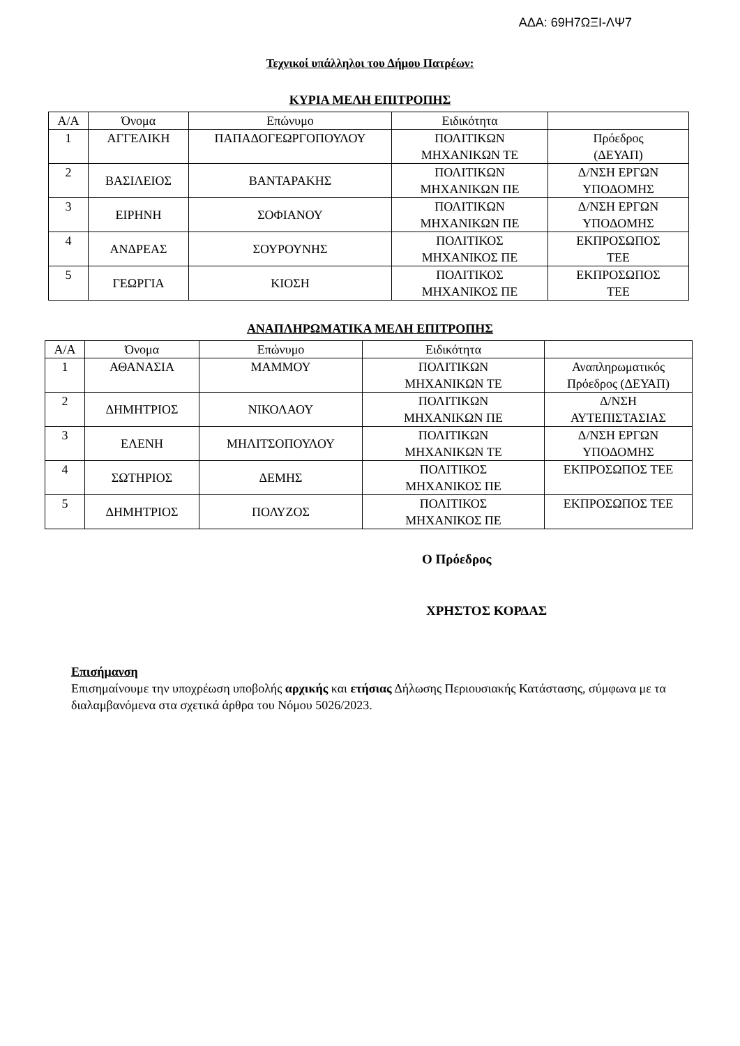ΑΔΑ: 69Η7ΩΞΙ-ΛΨ7
Τεχνικοί υπάλληλοι του Δήμου Πατρέων:
ΚΥΡΙΑ ΜΕΛΗ ΕΠΙΤΡΟΠΗΣ
| Α/Α | Όνομα | Επώνυμο | Ειδικότητα | |
| 1 | ΑΓΓΕΛΙΚΗ | ΠΑΠΑΔΟΓΕΩΡΓΟΠΟΥΛΟΥ | ΠΟΛΙΤΙΚΩΝ ΜΗΧΑΝΙΚΩΝ ΤΕ | Πρόεδρος (ΔΕΥΑΠ) |
| 2 | ΒΑΣΙΛΕΙΟΣ | ΒΑΝΤΑΡΑΚΗΣ | ΠΟΛΙΤΙΚΩΝ ΜΗΧΑΝΙΚΩΝ ΠΕ | Δ/ΝΣΗ ΕΡΓΩΝ ΥΠΟΔΟΜΗΣ |
| 3 | ΕΙΡΗΝΗ | ΣΟΦΙΑΝΟΥ | ΠΟΛΙΤΙΚΩΝ ΜΗΧΑΝΙΚΩΝ ΠΕ | Δ/ΝΣΗ ΕΡΓΩΝ ΥΠΟΔΟΜΗΣ |
| 4 | ΑΝΔΡΕΑΣ | ΣΟΥΡΟΥΝΗΣ | ΠΟΛΙΤΙΚΟΣ ΜΗΧΑΝΙΚΟΣ ΠΕ | ΕΚΠΡΟΣΩΠΟΣ ΤΕΕ |
| 5 | ΓΕΩΡΓΙΑ | ΚΙΟΣΗ | ΠΟΛΙΤΙΚΟΣ ΜΗΧΑΝΙΚΟΣ ΠΕ | ΕΚΠΡΟΣΩΠΟΣ ΤΕΕ |
ΑΝΑΠΛΗΡΩΜΑΤΙΚΑ ΜΕΛΗ ΕΠΙΤΡΟΠΗΣ
| Α/Α | Όνομα | Επώνυμο | Ειδικότητα | |
| 1 | ΑΘΑΝΑΣΙΑ | ΜΑΜΜΟΥ | ΠΟΛΙΤΙΚΩΝ ΜΗΧΑΝΙΚΩΝ ΤΕ | Αναπληρωματικός Πρόεδρος (ΔΕΥΑΠ) |
| 2 | ΔΗΜΗΤΡΙΟΣ | ΝΙΚΟΛΑΟΥ | ΠΟΛΙΤΙΚΩΝ ΜΗΧΑΝΙΚΩΝ ΠΕ | Δ/ΝΣΗ ΑΥΤΕΠΙΣΤΑΣΙΑΣ |
| 3 | ΕΛΕΝΗ | ΜΗΛΙΤΣΟΠΟΥΛΟΥ | ΠΟΛΙΤΙΚΩΝ ΜΗΧΑΝΙΚΩΝ ΤΕ | Δ/ΝΣΗ ΕΡΓΩΝ ΥΠΟΔΟΜΗΣ |
| 4 | ΣΩΤΗΡΙΟΣ | ΔΕΜΗΣ | ΠΟΛΙΤΙΚΟΣ ΜΗΧΑΝΙΚΟΣ ΠΕ | ΕΚΠΡΟΣΩΠΟΣ ΤΕΕ |
| 5 | ΔΗΜΗΤΡΙΟΣ | ΠΟΛΥΖΟΣ | ΠΟΛΙΤΙΚΟΣ ΜΗΧΑΝΙΚΟΣ ΠΕ | ΕΚΠΡΟΣΩΠΟΣ ΤΕΕ |
Ο Πρόεδρος
ΧΡΗΣΤΟΣ ΚΟΡΔΑΣ
Επισήμανση
Επισημαίνουμε την υποχρέωση υποβολής αρχικής και ετήσιας Δήλωσης Περιουσιακής Κατάστασης, σύμφωνα με τα διαλαμβανόμενα στα σχετικά άρθρα του Νόμου 5026/2023.